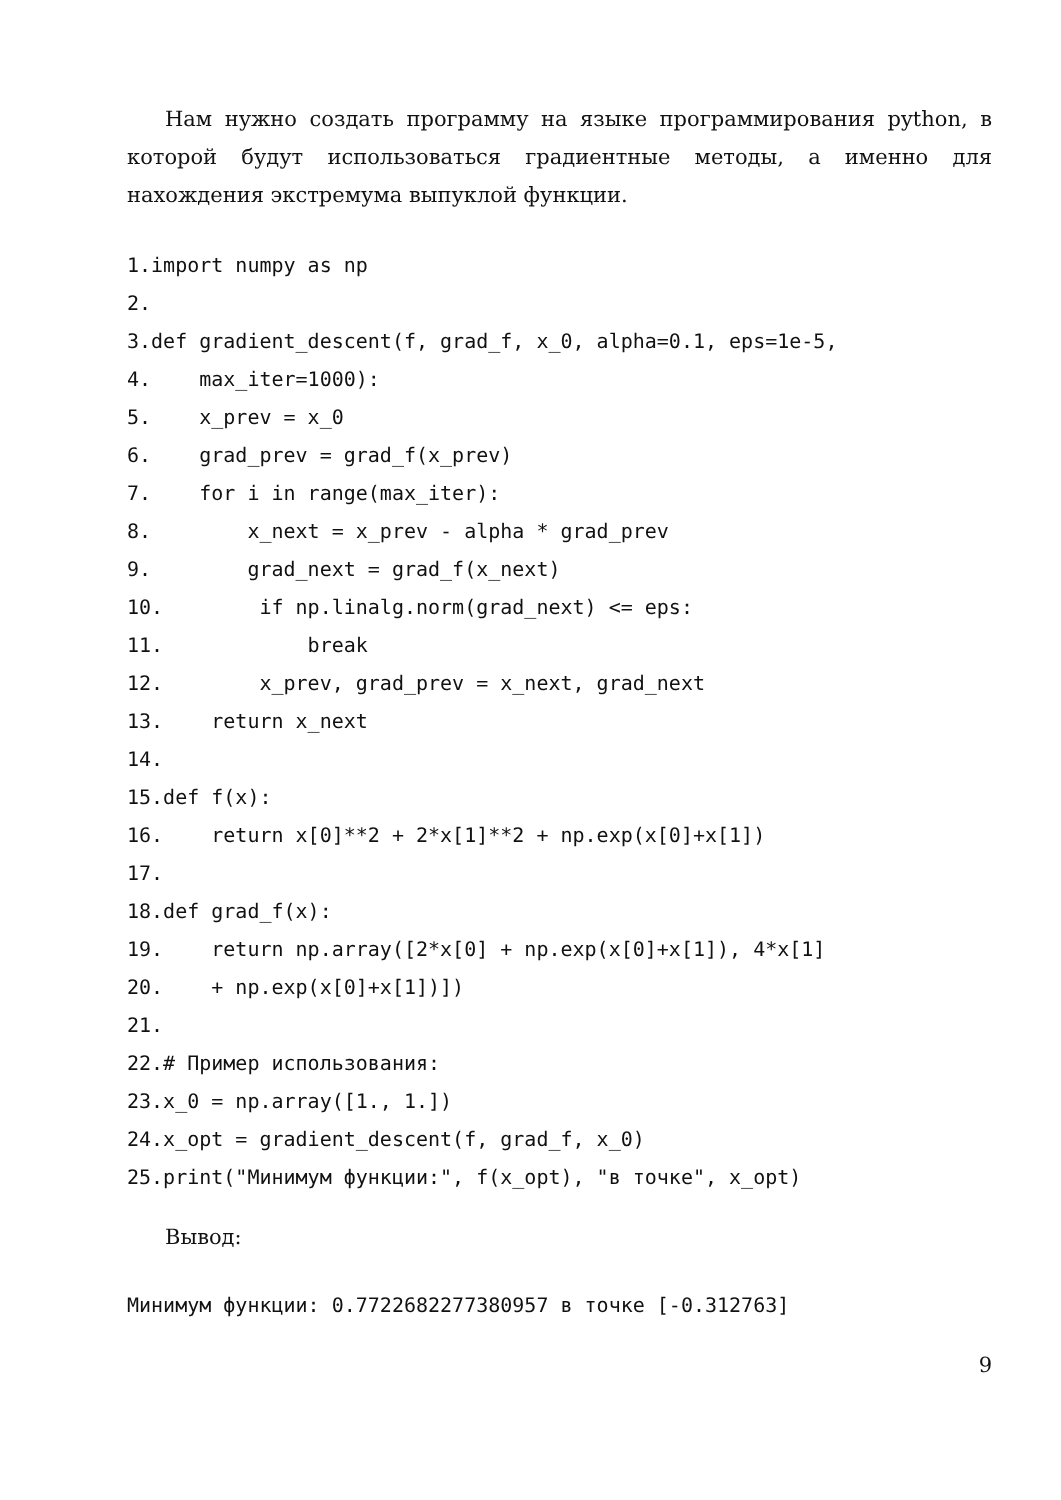Нам нужно создать программу на языке программирования python, в которой будут использоваться градиентные методы, а именно для нахождения экстремума выпуклой функции.
1.import numpy as np
2.
3.def gradient_descent(f, grad_f, x_0, alpha=0.1, eps=1e-5,
4.    max_iter=1000):
5.    x_prev = x_0
6.    grad_prev = grad_f(x_prev)
7.    for i in range(max_iter):
8.        x_next = x_prev - alpha * grad_prev
9.        grad_next = grad_f(x_next)
10.        if np.linalg.norm(grad_next) <= eps:
11.            break
12.        x_prev, grad_prev = x_next, grad_next
13.    return x_next
14.
15.def f(x):
16.    return x[0]**2 + 2*x[1]**2 + np.exp(x[0]+x[1])
17.
18.def grad_f(x):
19.    return np.array([2*x[0] + np.exp(x[0]+x[1]), 4*x[1]
20.    + np.exp(x[0]+x[1])])
21.
22.# Пример использования:
23.x_0 = np.array([1., 1.])
24.x_opt = gradient_descent(f, grad_f, x_0)
25.print("Минимум функции:", f(x_opt), "в точке", x_opt)
Вывод:
Минимум функции: 0.7722682277380957 в точке [-0.312763]
9